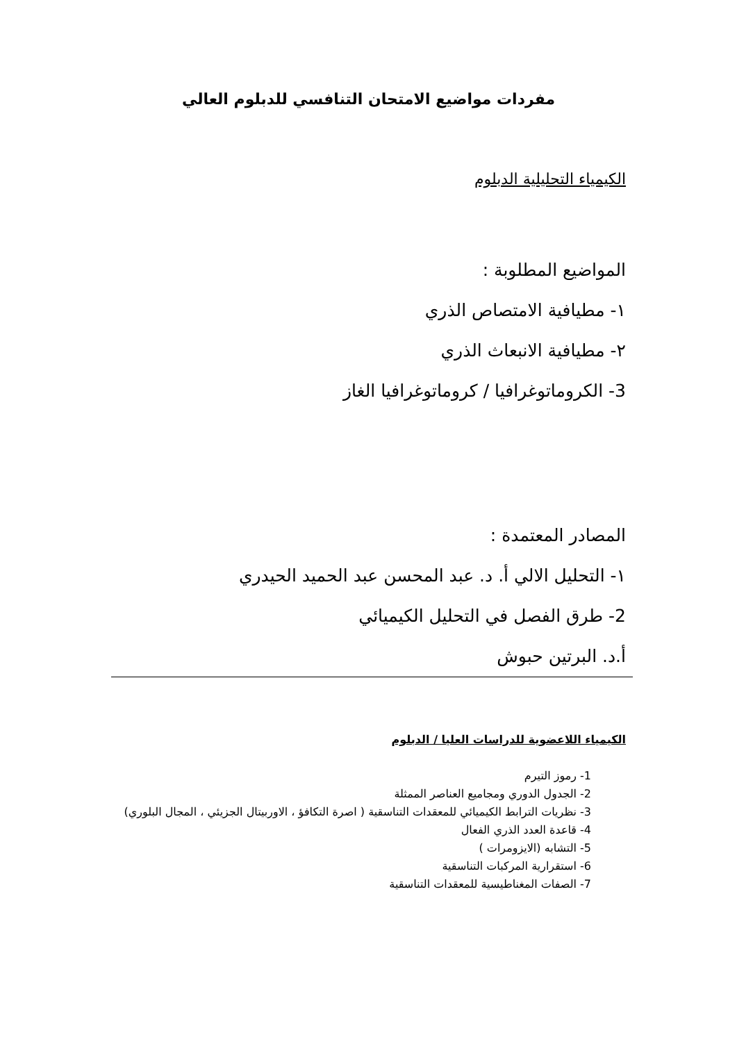مفردات مواضيع الامتحان التنافسي للدبلوم العالي
الكيمياء التحليلية الدبلوم
المواضيع المطلوبة :
١- مطيافية الامتصاص الذري
٢- مطيافية الانبعاث الذري
3- الكروماتوغرافيا / كروماتوغرافيا الغاز
المصادر المعتمدة :
١- التحليل الالي أ. د. عبد المحسن عبد الحميد الحيدري
2- طرق الفصل في التحليل الكيميائي
أ.د. البرتين حبوش
الكيمياء اللاعضوية للدراسات العليا / الدبلوم
1- رموز التيرم
2- الجدول الدوري ومجاميع العناصر الممثلة
3- نظريات الترابط الكيميائي للمعقدات التناسقية ( اصرة التكافؤ ، الاوربيتال الجزيئي ، المجال البلوري)
4- قاعدة العدد الذري الفعال
5- التشابه (الايزومرات )
6- استقرارية المركبات التناسقية
7- الصفات المغناطيسية للمعقدات التناسقية